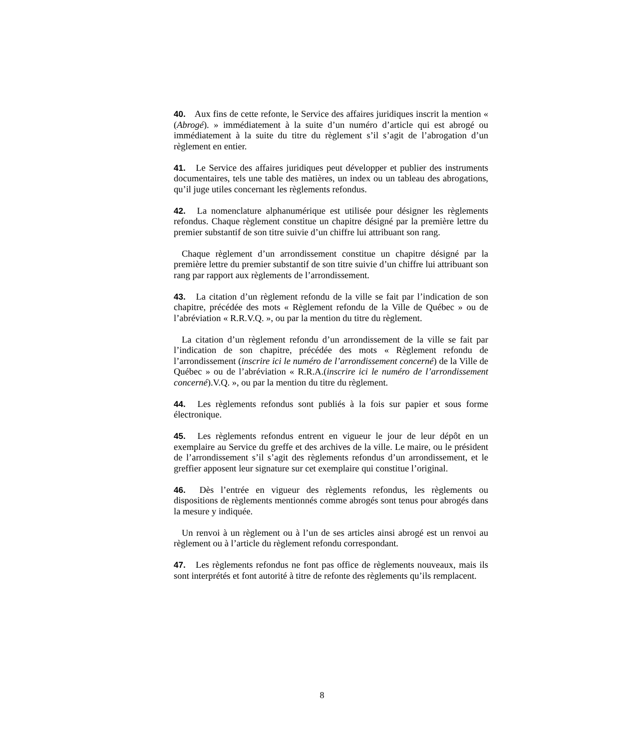40. Aux fins de cette refonte, le Service des affaires juridiques inscrit la mention « (Abrogé). » immédiatement à la suite d’un numéro d’article qui est abrogé ou immédiatement à la suite du titre du règlement s’il s’agit de l’abrogation d’un règlement en entier.
41. Le Service des affaires juridiques peut développer et publier des instruments documentaires, tels une table des matières, un index ou un tableau des abrogations, qu’il juge utiles concernant les règlements refondus.
42. La nomenclature alphanumérique est utilisée pour désigner les règlements refondus. Chaque règlement constitue un chapitre désigné par la première lettre du premier substantif de son titre suivie d’un chiffre lui attribuant son rang.
Chaque règlement d’un arrondissement constitue un chapitre désigné par la première lettre du premier substantif de son titre suivie d’un chiffre lui attribuant son rang par rapport aux règlements de l’arrondissement.
43. La citation d’un règlement refondu de la ville se fait par l’indication de son chapitre, précédée des mots « Règlement refondu de la Ville de Québec » ou de l’abréviation « R.R.V.Q. », ou par la mention du titre du règlement.
La citation d’un règlement refondu d’un arrondissement de la ville se fait par l’indication de son chapitre, précédée des mots « Règlement refondu de l’arrondissement (inscrire ici le numéro de l’arrondissement concerné) de la Ville de Québec » ou de l’abréviation « R.R.A.(inscrire ici le numéro de l’arrondissement concerné).V.Q. », ou par la mention du titre du règlement.
44. Les règlements refondus sont publiés à la fois sur papier et sous forme électronique.
45. Les règlements refondus entrent en vigueur le jour de leur dépôt en un exemplaire au Service du greffe et des archives de la ville. Le maire, ou le président de l’arrondissement s’il s’agit des règlements refondus d’un arrondissement, et le greffier apposent leur signature sur cet exemplaire qui constitue l’original.
46. Dès l’entrée en vigueur des règlements refondus, les règlements ou dispositions de règlements mentionnés comme abrogés sont tenus pour abrogés dans la mesure y indiquée.
Un renvoi à un règlement ou à l’un de ses articles ainsi abrogé est un renvoi au règlement ou à l’article du règlement refondu correspondant.
47. Les règlements refondus ne font pas office de règlements nouveaux, mais ils sont interprétés et font autorité à titre de refonte des règlements qu’ils remplacent.
8